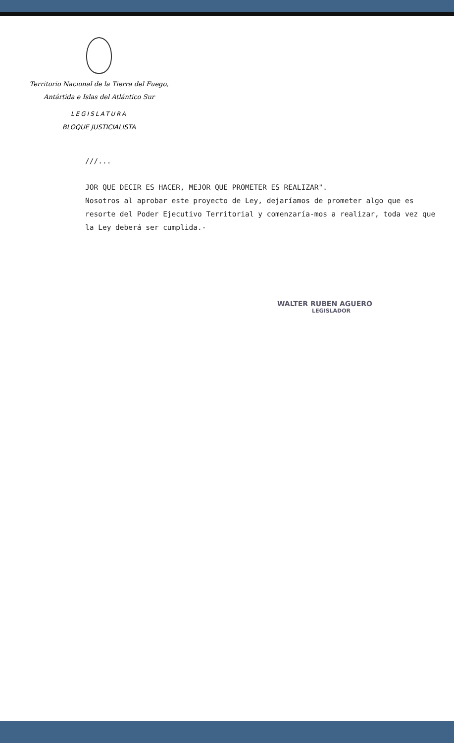Territorio Nacional de la Tierra del Fuego,
Antártida e Islas del Atlántico Sur
LEGISLATURA
BLOQUE JUSTICIALISTA
///...
JOR QUE DECIR ES HACER, MEJOR QUE PROMETER ES REALIZAR".
Nosotros al aprobar este proyecto de Ley, dejaríamos de prometer algo que es resorte del Poder Ejecutivo Territorial y comenzaría-mos a realizar, toda vez que la Ley deberá ser cumplida.-
WALTER RUBEN AGUERO
LEGISLADOR